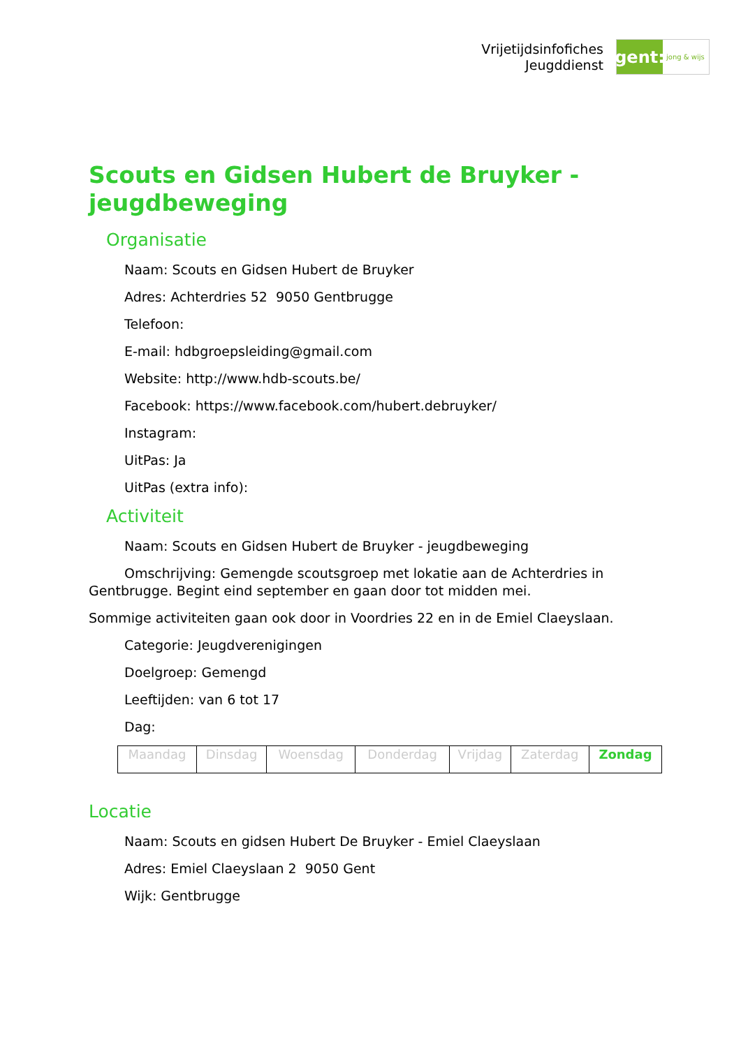Vrijetijdsinfofiches
Jeugddienst
gent:
jong & wijs
Scouts en Gidsen Hubert de Bruyker - jeugdbeweging
Organisatie
Naam: Scouts en Gidsen Hubert de Bruyker
Adres: Achterdries 52 9050 Gentbrugge
Telefoon:
E-mail: hdbgroepsleiding@gmail.com
Website: http://www.hdb-scouts.be/
Facebook: https://www.facebook.com/hubert.debruyker/
Instagram:
UitPas: Ja
UitPas (extra info):
Activiteit
Naam: Scouts en Gidsen Hubert de Bruyker - jeugdbeweging
Omschrijving: Gemengde scoutsgroep met lokatie aan de Achterdries in Gentbrugge. Begint eind september en gaan door tot midden mei.
Sommige activiteiten gaan ook door in Voordries 22 en in de Emiel Claeyslaan.
Categorie: Jeugdverenigingen
Doelgroep: Gemengd
Leeftijden: van 6 tot 17
Dag:
| Maandag | Dinsdag | Woensdag | Donderdag | Vrijdag | Zaterdag | Zondag |
Locatie
Naam: Scouts en gidsen Hubert De Bruyker - Emiel Claeyslaan
Adres: Emiel Claeyslaan 2 9050 Gent
Wijk: Gentbrugge